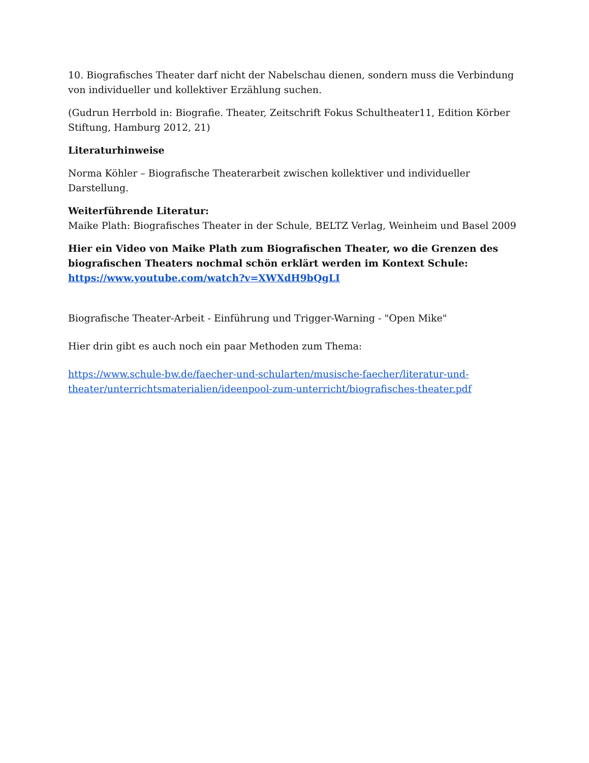10. Biografisches Theater darf nicht der Nabelschau dienen, sondern muss die Verbindung von individueller und kollektiver Erzählung suchen.
(Gudrun Herrbold in: Biografie. Theater, Zeitschrift Fokus Schultheater11, Edition Körber Stiftung, Hamburg 2012, 21)
Literaturhinweise
Norma Köhler – Biografische Theaterarbeit zwischen kollektiver und individueller Darstellung.
Weiterführende Literatur:
Maike Plath: Biografisches Theater in der Schule, BELTZ Verlag, Weinheim und Basel 2009
Hier ein Video von Maike Plath zum Biografischen Theater, wo die Grenzen des biografischen Theaters nochmal schön erklärt werden im Kontext Schule:
https://www.youtube.com/watch?v=XWXdH9bQgLI
Biografische Theater-Arbeit - Einführung und Trigger-Warning - "Open Mike"
Hier drin gibt es auch noch ein paar Methoden zum Thema:
https://www.schule-bw.de/faecher-und-schularten/musische-faecher/literatur-und-theater/unterrichtsmaterialien/ideenpool-zum-unterricht/biografisches-theater.pdf